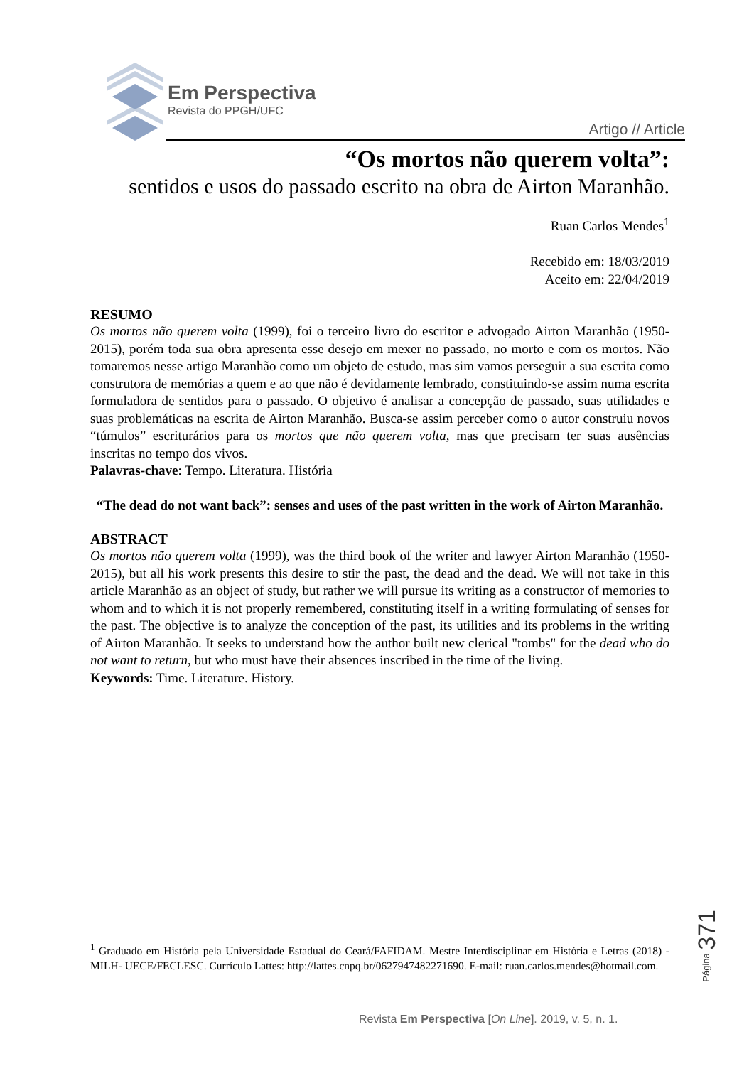Em Perspectiva
Revista do PPGH/UFC
Artigo // Article
“Os mortos não querem volta”:
sentidos e usos do passado escrito na obra de Airton Maranhão.
Ruan Carlos Mendes<sup>1</sup>
Recebido em: 18/03/2019
Aceito em: 22/04/2019
RESUMO
Os mortos não querem volta (1999), foi o terceiro livro do escritor e advogado Airton Maranhão (1950-2015), porém toda sua obra apresenta esse desejo em mexer no passado, no morto e com os mortos. Não tomaremos nesse artigo Maranhão como um objeto de estudo, mas sim vamos perseguir a sua escrita como construtora de memórias a quem e ao que não é devidamente lembrado, constituindo-se assim numa escrita formuladora de sentidos para o passado. O objetivo é analisar a concepção de passado, suas utilidades e suas problemáticas na escrita de Airton Maranhão. Busca-se assim perceber como o autor construiu novos “túmulos” escriturários para os mortos que não querem volta, mas que precisam ter suas ausências inscritas no tempo dos vivos.
Palavras-chave: Tempo. Literatura. História
“The dead do not want back”: senses and uses of the past written in the work of Airton Maranhão.
ABSTRACT
Os mortos não querem volta (1999), was the third book of the writer and lawyer Airton Maranhão (1950-2015), but all his work presents this desire to stir the past, the dead and the dead. We will not take in this article Maranhão as an object of study, but rather we will pursue its writing as a constructor of memories to whom and to which it is not properly remembered, constituting itself in a writing formulating of senses for the past. The objective is to analyze the conception of the past, its utilities and its problems in the writing of Airton Maranhão. It seeks to understand how the author built new clerical "tombs" for the dead who do not want to return, but who must have their absences inscribed in the time of the living.
Keywords: Time. Literature. History.
<sup>1</sup> Graduado em História pela Universidade Estadual do Ceará/FAFIDAM. Mestre Interdisciplinar em História e Letras (2018) - MILH- UECE/FECLESC. Currículo Lattes: http://lattes.cnpq.br/0627947482271690. E-mail: ruan.carlos.mendes@hotmail.com.
Página 371
Revista Em Perspectiva [On Line]. 2019, v. 5, n. 1.